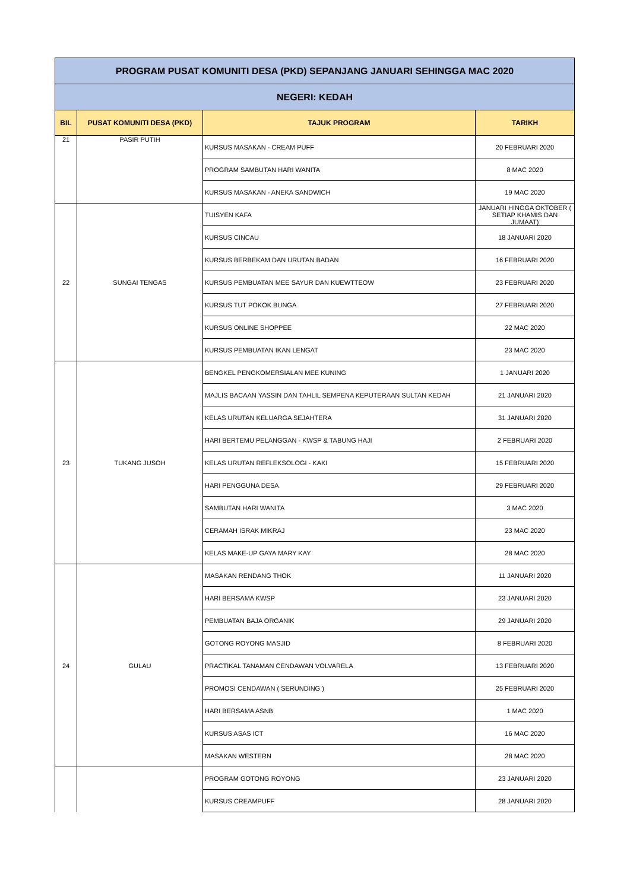| PROGRAM PUSAT KOMUNITI DESA (PKD) SEPANJANG JANUARI SEHINGGA MAC 2020 | | | |
| NEGERI: KEDAH | | | |
| BIL | PUSAT KOMUNITI DESA (PKD) | TAJUK PROGRAM | TARIKH |
| 21 | PASIR PUTIH | KURSUS MASAKAN - CREAM PUFF | 20 FEBRUARI 2020 |
| | | PROGRAM SAMBUTAN HARI WANITA | 8 MAC 2020 |
| | | KURSUS MASAKAN - ANEKA SANDWICH | 19 MAC 2020 |
| 22 | SUNGAI TENGAS | TUISYEN KAFA | JANUARI HINGGA OKTOBER ( SETIAP KHAMIS DAN JUMAAT) |
| | | KURSUS CINCAU | 18 JANUARI 2020 |
| | | KURSUS BERBEKAM DAN URUTAN BADAN | 16 FEBRUARI 2020 |
| | | KURSUS PEMBUATAN MEE SAYUR DAN KUEWTTEOW | 23 FEBRUARI 2020 |
| | | KURSUS TUT POKOK BUNGA | 27 FEBRUARI 2020 |
| | | KURSUS ONLINE SHOPPEE | 22 MAC 2020 |
| | | KURSUS PEMBUATAN IKAN LENGAT | 23 MAC 2020 |
| 23 | TUKANG JUSOH | BENGKEL PENGKOMERSIALAN MEE KUNING | 1 JANUARI 2020 |
| | | MAJLIS BACAAN YASSIN DAN TAHLIL SEMPENA KEPUTERAAN SULTAN KEDAH | 21 JANUARI 2020 |
| | | KELAS URUTAN KELUARGA SEJAHTERA | 31 JANUARI 2020 |
| | | HARI BERTEMU PELANGGAN - KWSP & TABUNG HAJI | 2 FEBRUARI 2020 |
| | | KELAS URUTAN REFLEKSOLOGI - KAKI | 15 FEBRUARI 2020 |
| | | HARI PENGGUNA DESA | 29 FEBRUARI 2020 |
| | | SAMBUTAN HARI WANITA | 3 MAC 2020 |
| | | CERAMAH ISRAK MIKRAJ | 23 MAC 2020 |
| | | KELAS MAKE-UP GAYA MARY KAY | 28 MAC 2020 |
| 24 | GULAU | MASAKAN RENDANG THOK | 11 JANUARI 2020 |
| | | HARI BERSAMA KWSP | 23 JANUARI 2020 |
| | | PEMBUATAN BAJA ORGANIK | 29 JANUARI 2020 |
| | | GOTONG ROYONG MASJID | 8 FEBRUARI 2020 |
| | | PRACTIKAL TANAMAN CENDAWAN VOLVARELA | 13 FEBRUARI 2020 |
| | | PROMOSI CENDAWAN ( SERUNDING ) | 25 FEBRUARI 2020 |
| | | HARI BERSAMA ASNB | 1 MAC 2020 |
| | | KURSUS ASAS ICT | 16 MAC 2020 |
| | | MASAKAN WESTERN | 28 MAC 2020 |
| | | PROGRAM GOTONG ROYONG | 23 JANUARI 2020 |
| | | KURSUS CREAMPUFF | 28 JANUARI 2020 |